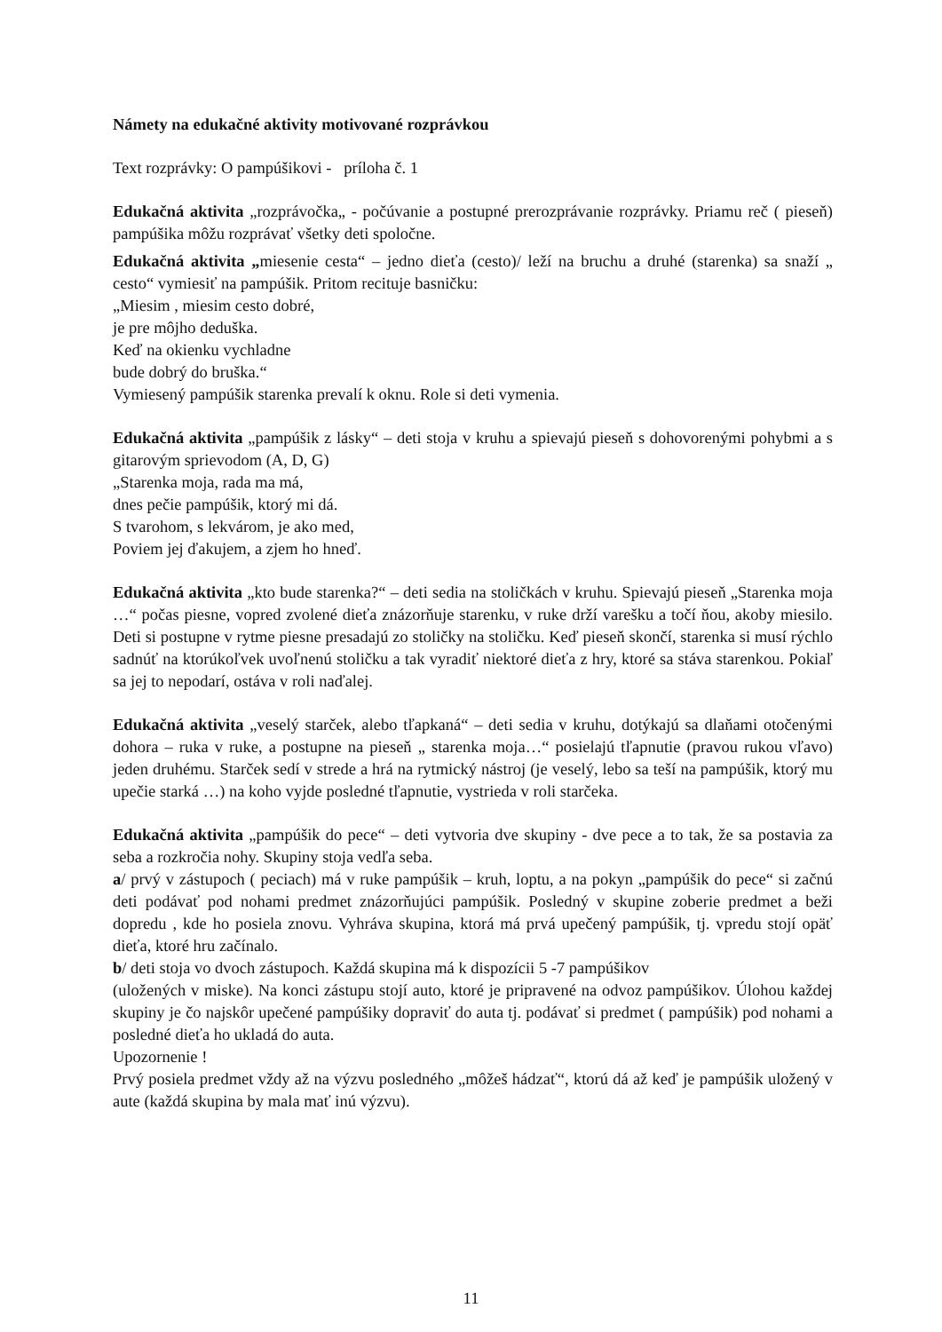Námety na edukačné aktivity motivované rozprávkou
Text rozprávky: O pampúšikovi - príloha č. 1
Edukačná aktivita „rozprávočka„ - počúvanie a postupné prerozprávanie rozprávky. Priamu reč ( pieseň) pampúšika môžu rozprávať všetky deti spoločne.
Edukačná aktivita „miesenie cesta“ – jedno dieťa (cesto)/ leží na bruchu a druhé (starenka) sa snaží „ cesto“ vymiesiť na pampúšik. Pritom recituje basničku:
„Miesim , miesim cesto dobré,
je pre môjho deduška.
Keď na okienku vychladne
bude dobrý do bruška.“
Vymiesený pampúšik starenka prevalí k oknu. Role si deti vymenia.
Edukačná aktivita „pampúšik z lásky“ – deti stoja v kruhu a spievajú pieseň s dohovorenými pohybmi a s gitarovým sprievodom (A, D, G)
„Starenka moja, rada ma má,
dnes pečie pampúšik, ktorý mi dá.
S tvarohom, s lekvárom, je ako med,
Poviem jej ďakujem, a zjem ho hneď.
Edukačná aktivita „kto bude starenka?“ – deti sedia na stoličkách v kruhu. Spievajú pieseň „Starenka moja …“ počas piesne, vopred zvolené dieťa znázorňuje starenku, v ruke drží varešku a točí ňou, akoby miesilo. Deti si postupne v rytme piesne presadajú zo stoličky na stoličku. Keď pieseň skončí, starenka si musí rýchlo sadnúť na ktorúkoľvek uvoľnenú stoličku a tak vyradiť niektoré dieťa z hry, ktoré sa stáva starenkou. Pokiaľ sa jej to nepodarí, ostáva v roli naďalej.
Edukačná aktivita „veselý starček, alebo tľapkaná“ – deti sedia v kruhu, dotýkajú sa dlaňami otočenými dohora – ruka v ruke, a postupne na pieseň „ starenka moja…“ posielajú tľapnutie (pravou rukou vľavo) jeden druhému. Starček sedí v strede a hrá na rytmický nástroj (je veselý, lebo sa teší na pampúšik, ktorý mu upečie starká …) na koho vyjde posledné tľapnutie, vystrieda v roli starčeka.
Edukačná aktivita „pampúšik do pece“ – deti vytvoria dve skupiny - dve pece a to tak, že sa postavia za seba a rozkročia nohy. Skupiny stoja vedľa seba.
a/ prvý v zástupoch ( peciach) má v ruke pampúšik – kruh, loptu, a na pokyn „pampúšik do pece“ si začnú deti podávať pod nohami predmet znázorňujúci pampúšik. Posledný v skupine zoberie predmet a beži dopredu , kde ho posiela znovu. Vyhráva skupina, ktorá má prvá upečený pampúšik, tj. vpredu stojí opäť dieťa, ktoré hru začínalo.
b/ deti stoja vo dvoch zástupoch. Každá skupina má k dispozícii 5 -7 pampúšikov
(uložených v miske). Na konci zástupu stojí auto, ktoré je pripravené na odvoz pampúšikov. Úlohou každej skupiny je čo najskôr upečené pampúšiky dopraviť do auta tj. podávať si predmet ( pampúšik) pod nohami a posledné dieťa ho ukladá do auta.
Upozornenie !
Prvý posiela predmet vždy až na výzvu posledného „môžeš hádzať“, ktorú dá až keď je pampúšik uložený v aute (každá skupina by mala mať inú výzvu).
11